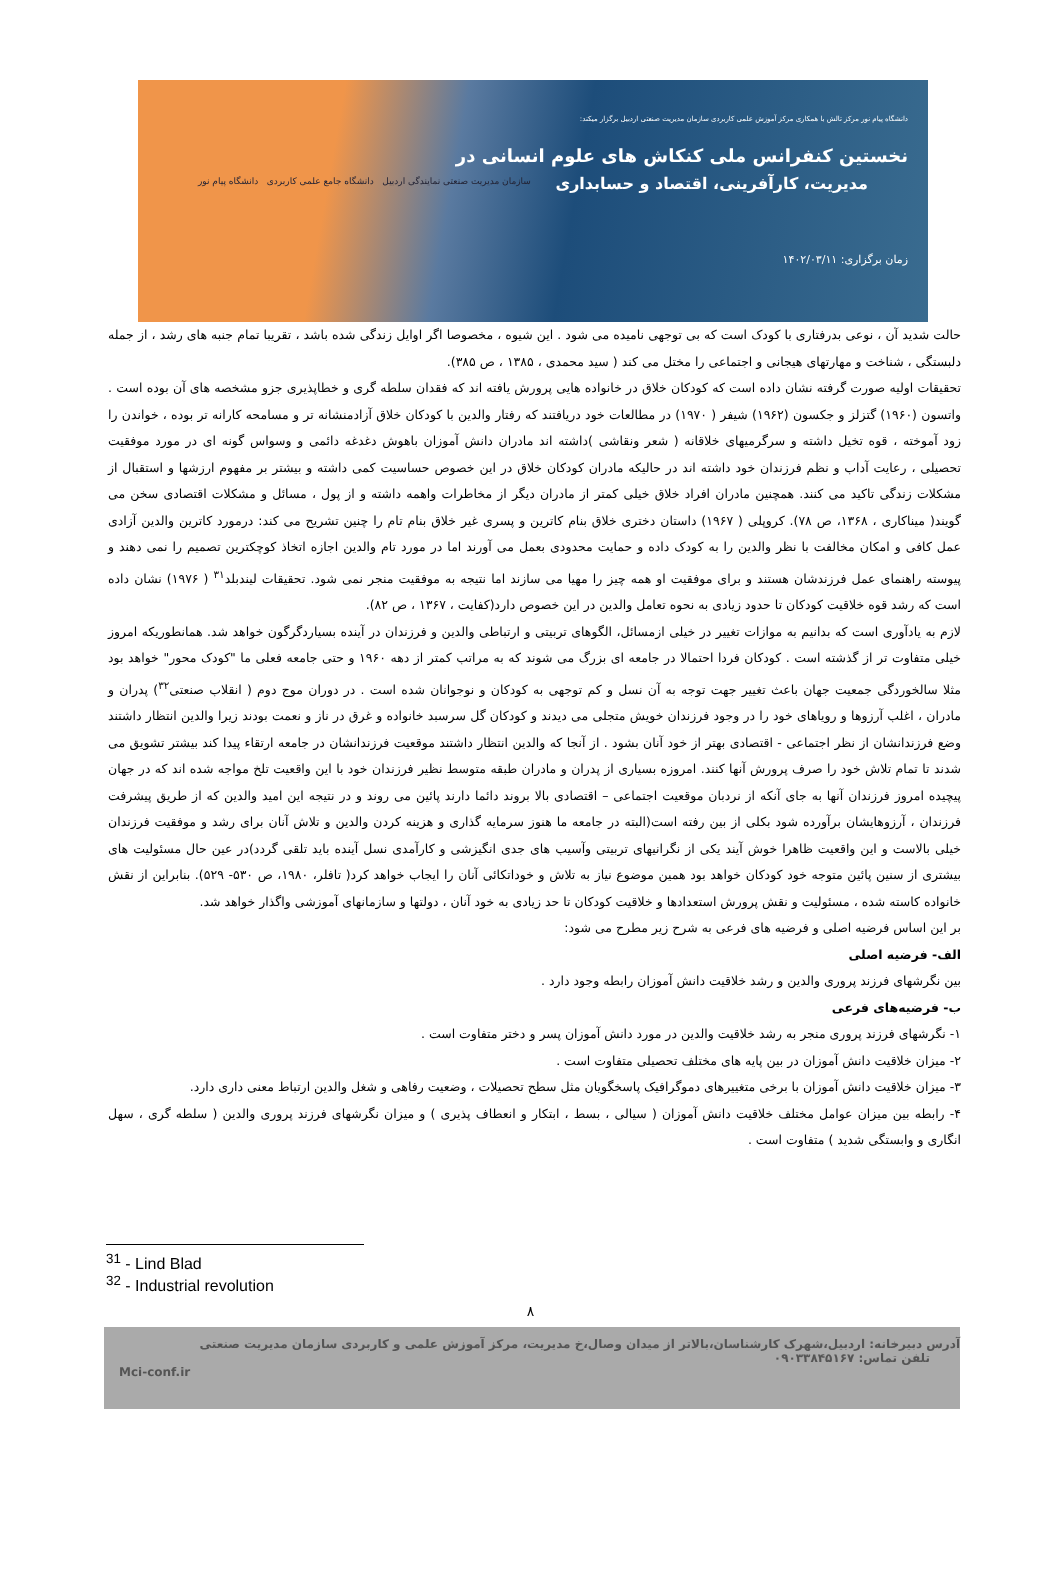دانشگاه پیام نور مرکز تالش با همکاری مرکز آموزش علمی کاربردی سازمان مدیریت صنعتی اردبیل برگزار میکند:
نخستین کنفرانس ملی کنکاش های علوم انسانی در
مدیریت، کارآفرینی، اقتصاد و حسابداری
زمان برگزاری: ۱۴۰۲/۰۳/۱۱
سازمان مدیریت صنعتی نمایندگی اردبیل دانشگاه جامع علمی کاربردی دانشگاه پیام نور
حالت شدید آن ، نوعی بدرفتاری با کودک است که بی توجهی نامیده می شود . این شیوه ، مخصوصا اگر اوایل زندگی شده باشد ، تقریبا تمام جنبه های رشد ، از جمله دلبستگی ، شناخت و مهارتهای هیجانی و اجتماعی را مختل می کند ( سید محمدی ، ۱۳۸۵ ، ص ۳۸۵).
تحقیقات اولیه صورت گرفته نشان داده است که کودکان خلاق در خانواده هایی پرورش یافته اند که فقدان سلطه گری و خطاپذیری جزو مشخصه های آن بوده است . واتسون (۱۹۶۰) گتزلز و جکسون (۱۹۶۲) شیفر ( ۱۹۷۰) در مطالعات خود دریافتند که رفتار والدین با کودکان خلاق آزادمنشانه تر و مسامحه کارانه تر بوده ، خواندن را زود آموخته ، قوه تخیل داشته و سرگرمیهای خلاقانه ( شعر ونقاشی )داشته اند مادران دانش آموزان باهوش دغدغه دائمی و وسواس گونه ای در مورد موفقیت تحصیلی ، رعایت آداب و نظم فرزندان خود داشته اند در حالیکه مادران کودکان خلاق در این خصوص حساسیت کمی داشته و بیشتر بر مفهوم ارزشها و استقبال از مشکلات زندگی تاکید می کنند. همچنین مادران افراد خلاق خیلی کمتر از مادران دیگر از مخاطرات واهمه داشته و از پول ، مسائل و مشکلات اقتصادی سخن می گویند( میناکاری ، ۱۳۶۸، ص ۷۸). کروپلی ( ۱۹۶۷) داستان دختری خلاق بنام کاترین و پسری غیر خلاق بنام تام را چنین تشریح می کند: درمورد کاترین والدین آزادی عمل کافی و امکان مخالفت با نظر والدین را به کودک داده و حمایت محدودی بعمل می آورند اما در مورد تام والدین اجازه اتخاذ کوچکترین تصمیم را نمی دهند و پیوسته راهنمای عمل فرزندشان هستند و برای موفقیت او همه چیز را مهیا می سازند اما نتیجه به موفقیت منجر نمی شود. تحقیقات لیندبلد<sup>۳۱</sup> ( ۱۹۷۶) نشان داده است که رشد قوه خلاقیت کودکان تا حدود زیادی به نحوه تعامل والدین در این خصوص دارد(کفایت ، ۱۳۶۷ ، ص ۸۲).
لازم به یادآوری است که بدانیم به موازات تغییر در خیلی ازمسائل، الگوهای تربیتی و ارتباطی والدین و فرزندان در آینده بسیاردگرگون خواهد شد. همانطوریکه امروز خیلی متفاوت تر از گذشته است . کودکان فردا احتمالا در جامعه ای بزرگ می شوند که به مراتب کمتر از دهه ۱۹۶۰ و حتی جامعه فعلی ما "کودک محور" خواهد بود مثلا سالخوردگی جمعیت جهان باعث تغییر جهت توجه به آن نسل و کم توجهی به کودکان و نوجوانان شده است . در دوران موج دوم ( انقلاب صنعتی<sup>۳۲</sup>) پدران و مادران ، اغلب آرزوها و رویاهای خود را در وجود فرزندان خویش متجلی می دیدند و کودکان گل سرسبد خانواده و غرق در ناز و نعمت بودند زیرا والدین انتظار داشتند وضع فرزندانشان از نظر اجتماعی - اقتصادی بهتر از خود آنان بشود . از آنجا که والدین انتظار داشتند موقعیت فرزندانشان در جامعه ارتقاء پیدا کند بیشتر تشویق می شدند تا تمام تلاش خود را صرف پرورش آنها کنند. امروزه بسیاری از پدران و مادران طبقه متوسط نظیر فرزندان خود با این واقعیت تلخ مواجه شده اند که در جهان پیچیده امروز فرزندان آنها به جای آنکه از نردبان موقعیت اجتماعی – اقتصادی بالا بروند دائما دارند پائین می روند و در نتیجه این امید والدین که از طریق پیشرفت فرزندان ، آرزوهایشان برآورده شود بکلی از بین رفته است(البته در جامعه ما هنوز سرمایه گذاری و هزینه کردن والدین و تلاش آنان برای رشد و موفقیت فرزندان خیلی بالاست و این واقعیت ظاهرا خوش آیند یکی از نگرانیهای تربیتی وآسیب های جدی انگیزشی و کارآمدی نسل آینده باید تلقی گردد)در عین حال مسئولیت های بیشتری از سنین پائین متوجه خود کودکان خواهد بود همین موضوع نیاز به تلاش و خوداتکائی آنان را ایجاب خواهد کرد( تافلر، ۱۹۸۰، ص ۵۳۰- ۵۲۹). بنابراین از نقش خانواده کاسته شده ، مسئولیت و نقش پرورش استعدادها و خلاقیت کودکان تا حد زیادی به خود آنان ، دولتها و سازمانهای آموزشی واگذار خواهد شد.
بر این اساس فرضیه اصلی و فرضیه های فرعی به شرح زیر مطرح می شود:
الف- فرضیه اصلی
بین نگرشهای فرزند پروری والدین و رشد خلاقیت دانش آموزان رابطه وجود دارد .
ب- فرضیه‌های فرعی
۱- نگرشهای فرزند پروری منجر به رشد خلاقیت والدین در مورد دانش آموزان پسر و دختر متفاوت است .
۲- میزان خلاقیت دانش آموزان در بین پایه های مختلف تحصیلی متفاوت است .
۳- میزان خلاقیت دانش آموزان با برخی متغییرهای دموگرافیک پاسخگویان مثل سطح تحصیلات ، وضعیت رفاهی و شغل والدین ارتباط معنی داری دارد.
۴- رابطه بین میزان عوامل مختلف خلاقیت دانش آموزان ( سیالی ، بسط ، ابتکار و انعطاف پذیری ) و میزان نگرشهای فرزند پروری والدین ( سلطه گری ، سهل انگاری و وابستگی شدید ) متفاوت است .
<sup>31</sup> - Lind Blad
<sup>32</sup> - Industrial revolution
۸
آدرس دبیرخانه: اردبیل،شهرک کارشناسان،بالاتر از میدان وصال،خ مدیریت، مرکز آموزش علمی و کاربردی سازمان مدیریت صنعتی
تلفن تماس: ۰۹۰۳۳۸۴۵۱۶۷
Mci-conf.ir